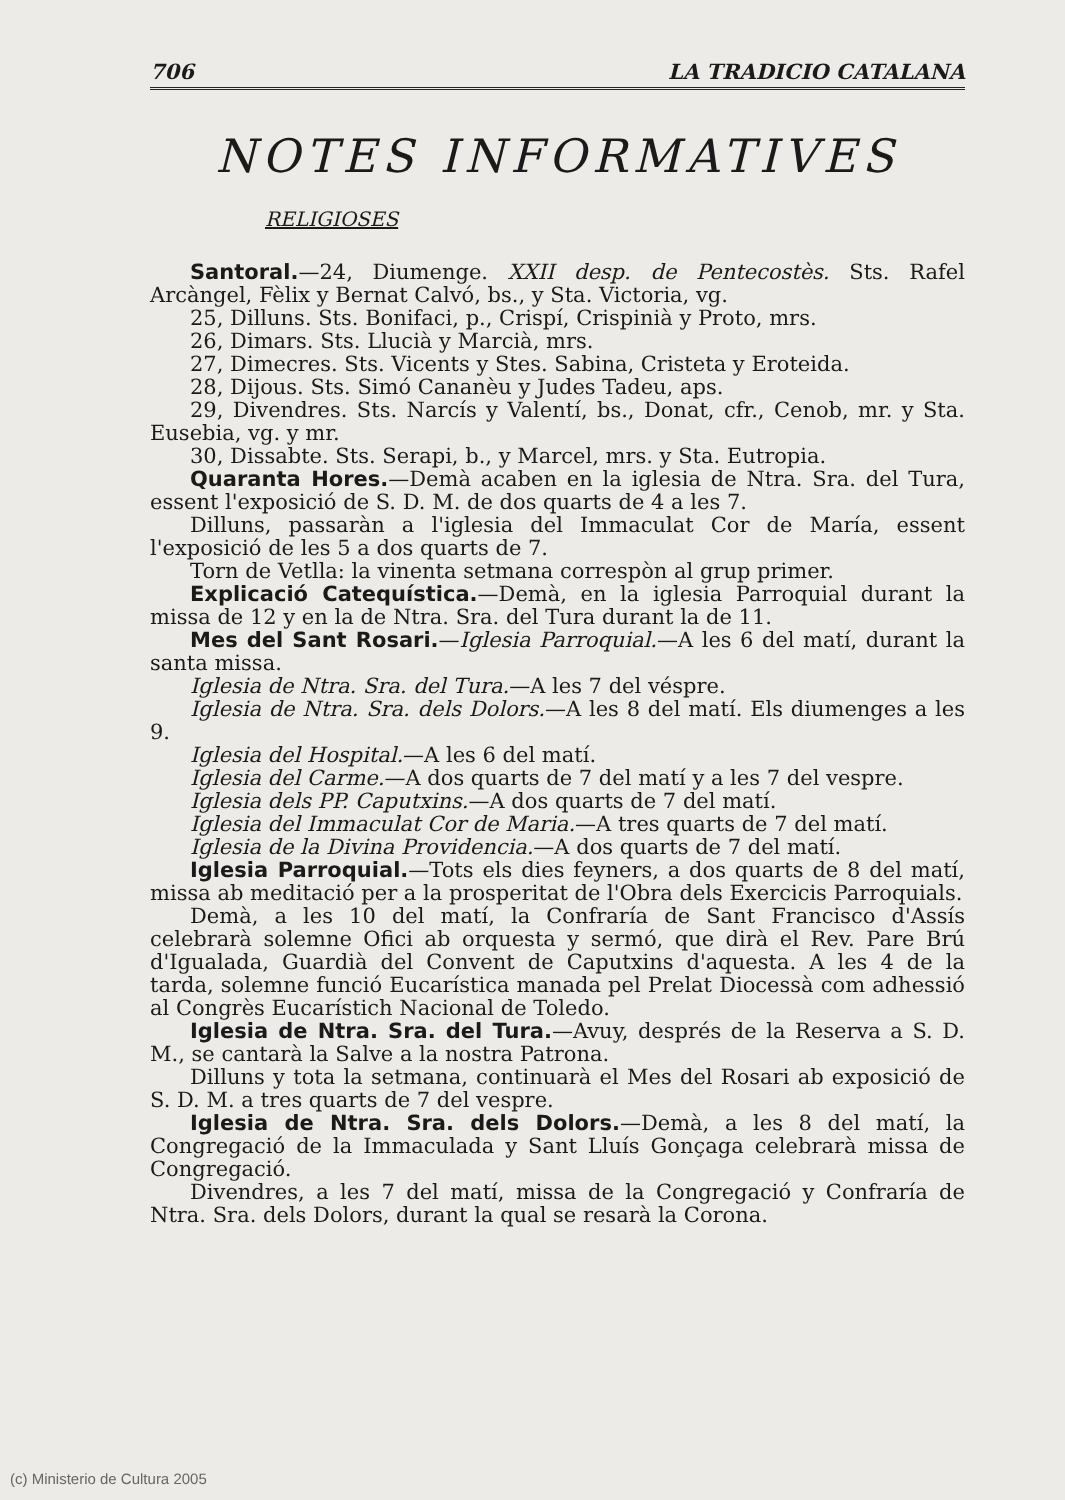706 LA TRADICIO CATALANA
NOTES INFORMATIVES
RELIGIOSES
Santoral.—24, Diumenge. XXII desp. de Pentecostès. Sts. Rafel Arcàngel, Fèlix y Bernat Calvó, bs., y Sta. Victoria, vg.
25, Dilluns. Sts. Bonifaci, p., Crispí, Crispinià y Proto, mrs.
26, Dimars. Sts. Llucià y Marcià, mrs.
27, Dimecres. Sts. Vicents y Stes. Sabina, Cristeta y Eroteida.
28, Dijous. Sts. Simó Cananèu y Judes Tadeu, aps.
29, Divendres. Sts. Narcís y Valentí, bs., Donat, cfr., Cenob, mr. y Sta. Eusebia, vg. y mr.
30, Dissabte. Sts. Serapi, b., y Marcel, mrs. y Sta. Eutropia.
Quaranta Hores.—Demà acaben en la iglesia de Ntra. Sra. del Tura, essent l'exposició de S. D. M. de dos quarts de 4 a les 7.
Dilluns, passaràn a l'iglesia del Immaculat Cor de María, essent l'exposició de les 5 a dos quarts de 7.
Torn de Vetlla: la vinenta setmana correspòn al grup primer.
Explicació Catequística.—Demà, en la iglesia Parroquial durant la missa de 12 y en la de Ntra. Sra. del Tura durant la de 11.
Mes del Sant Rosari.—Iglesia Parroquial.—A les 6 del matí, durant la santa missa.
Iglesia de Ntra. Sra. del Tura.—A les 7 del véspre.
Iglesia de Ntra. Sra. dels Dolors.—A les 8 del matí. Els diumenges a les 9.
Iglesia del Hospital.—A les 6 del matí.
Iglesia del Carme.—A dos quarts de 7 del matí y a les 7 del vespre.
Iglesia dels PP. Caputxins.—A dos quarts de 7 del matí.
Iglesia del Immaculat Cor de Maria.—A tres quarts de 7 del matí.
Iglesia de la Divina Providencia.—A dos quarts de 7 del matí.
Iglesia Parroquial.—Tots els dies feyners, a dos quarts de 8 del matí, missa ab meditació per a la prosperitat de l'Obra dels Exercicis Parroquials.
Demà, a les 10 del matí, la Confraría de Sant Francisco d'Assís celebrarà solemne Ofici ab orquesta y sermó, que dirà el Rev. Pare Brú d'Igualada, Guardià del Convent de Caputxins d'aquesta. A les 4 de la tarda, solemne funció Eucarística manada pel Prelat Diocessà com adhessió al Congrès Eucarístich Nacional de Toledo.
Iglesia de Ntra. Sra. del Tura.—Avuy, després de la Reserva a S. D. M., se cantarà la Salve a la nostra Patrona.
Dilluns y tota la setmana, continuarà el Mes del Rosari ab exposició de S. D. M. a tres quarts de 7 del vespre.
Iglesia de Ntra. Sra. dels Dolors.—Demà, a les 8 del matí, la Congregació de la Immaculada y Sant Lluís Gonçaga celebrarà missa de Congregació.
Divendres, a les 7 del matí, missa de la Congregació y Confraría de Ntra. Sra. dels Dolors, durant la qual se resarà la Corona.
(c) Ministerio de Cultura 2005